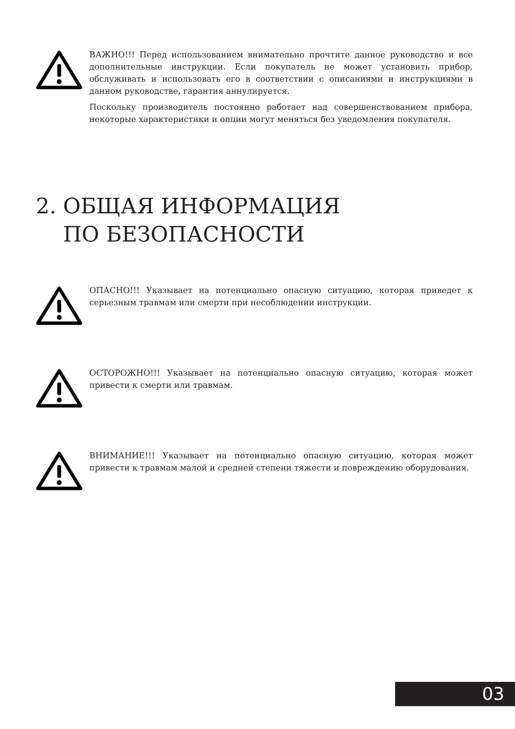ВАЖНО!!! Перед использованием внимательно прочтите данное руководство и все дополнительные инструкции. Если покупатель не может установить прибор, обслуживать и использовать его в соответствии с описаниями и инструкциями в данном руководстве, гарантия аннулируется.
Поскольку производитель постоянно работает над совершенствованием прибора, некоторые характеристики и опции могут меняться без уведомления покупателя.
2. ОБЩАЯ ИНФОРМАЦИЯ
ПО БЕЗОПАСНОСТИ
ОПАСНО!!! Указывает на потенциально опасную ситуацию, которая приведет к серьезным травмам или смерти при несоблюдении инструкции.
ОСТОРОЖНО!!! Указывает на потенциально опасную ситуацию, которая может привести к смерти или травмам.
ВНИМАНИЕ!!! Указывает на потенциально опасную ситуацию, которая может привести к травмам малой и средней степени тяжести и повреждению оборудования.
03